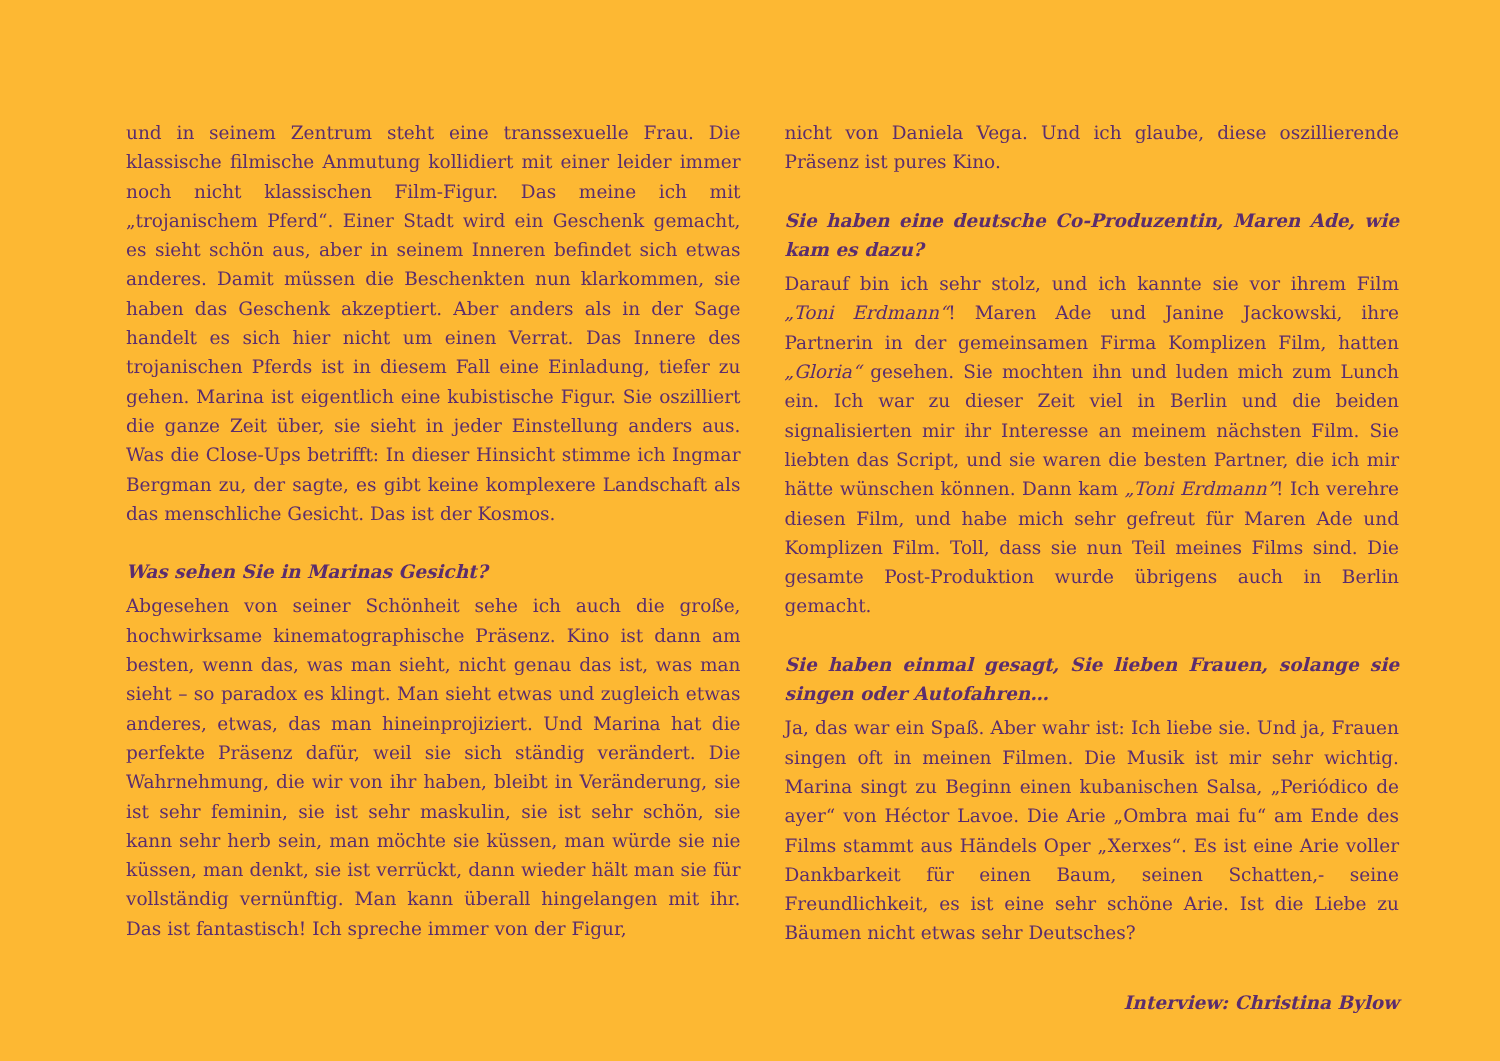und in seinem Zentrum steht eine transsexuelle Frau. Die klassische filmische Anmutung kollidiert mit einer leider immer noch nicht klassischen Film-Figur. Das meine ich mit „trojanischem Pferd“. Einer Stadt wird ein Geschenk gemacht, es sieht schön aus, aber in seinem Inneren befindet sich etwas anderes. Damit müssen die Beschenkten nun klarkommen, sie haben das Geschenk akzeptiert. Aber anders als in der Sage handelt es sich hier nicht um einen Verrat. Das Innere des trojanischen Pferds ist in diesem Fall eine Einladung, tiefer zu gehen. Marina ist eigentlich eine kubistische Figur. Sie oszilliert die ganze Zeit über, sie sieht in jeder Einstellung anders aus. Was die Close-Ups betrifft: In dieser Hinsicht stimme ich Ingmar Bergman zu, der sagte, es gibt keine komplexere Landschaft als das menschliche Gesicht. Das ist der Kosmos.
Was sehen Sie in Marinas Gesicht?
Abgesehen von seiner Schönheit sehe ich auch die große, hochwirksame kinematographische Präsenz. Kino ist dann am besten, wenn das, was man sieht, nicht genau das ist, was man sieht – so paradox es klingt. Man sieht etwas und zugleich etwas anderes, etwas, das man hineinprojiziert. Und Marina hat die perfekte Präsenz dafür, weil sie sich ständig verändert. Die Wahrnehmung, die wir von ihr haben, bleibt in Veränderung, sie ist sehr feminin, sie ist sehr maskulin, sie ist sehr schön, sie kann sehr herb sein, man möchte sie küssen, man würde sie nie küssen, man denkt, sie ist verrückt, dann wieder hält man sie für vollständig vernünftig. Man kann überall hingelangen mit ihr. Das ist fantastisch! Ich spreche immer von der Figur,
nicht von Daniela Vega. Und ich glaube, diese oszillierende Präsenz ist pures Kino.
Sie haben eine deutsche Co-Produzentin, Maren Ade, wie kam es dazu?
Darauf bin ich sehr stolz, und ich kannte sie vor ihrem Film „Toni Erdmann“! Maren Ade und Janine Jackowski, ihre Partnerin in der gemeinsamen Firma Komplizen Film, hatten „Gloria“ gesehen. Sie mochten ihn und luden mich zum Lunch ein. Ich war zu dieser Zeit viel in Berlin und die beiden signalisierten mir ihr Interesse an meinem nächsten Film. Sie liebten das Script, und sie waren die besten Partner, die ich mir hätte wünschen können. Dann kam „Toni Erdmann”! Ich verehre diesen Film, und habe mich sehr gefreut für Maren Ade und Komplizen Film. Toll, dass sie nun Teil meines Films sind. Die gesamte Post-Produktion wurde übrigens auch in Berlin gemacht.
Sie haben einmal gesagt, Sie lieben Frauen, solange sie singen oder Autofahren…
Ja, das war ein Spaß. Aber wahr ist: Ich liebe sie. Und ja, Frauen singen oft in meinen Filmen. Die Musik ist mir sehr wichtig. Marina singt zu Beginn einen kubanischen Salsa, „Periódico de ayer“ von Héctor Lavoe. Die Arie „Ombra mai fu“ am Ende des Films stammt aus Händels Oper „Xerxes“. Es ist eine Arie voller Dankbarkeit für einen Baum, seinen Schatten,- seine Freundlichkeit, es ist eine sehr schöne Arie. Ist die Liebe zu Bäumen nicht etwas sehr Deutsches?
Interview: Christina Bylow